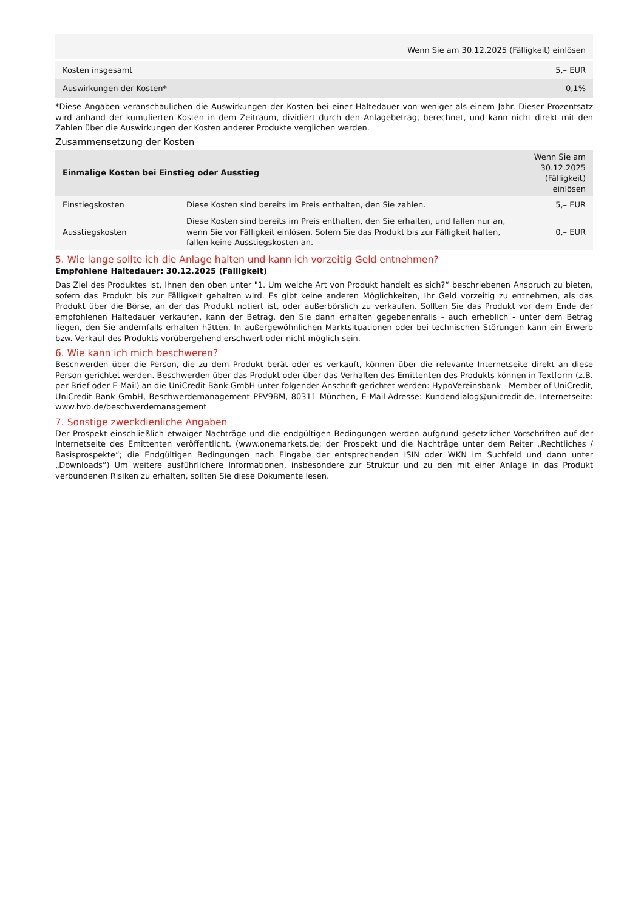| | Wenn Sie am 30.12.2025 (Fälligkeit) einlösen |
| Kosten insgesamt | 5,– EUR |
| Auswirkungen der Kosten* | 0,1% |
*Diese Angaben veranschaulichen die Auswirkungen der Kosten bei einer Haltedauer von weniger als einem Jahr. Dieser Prozentsatz wird anhand der kumulierten Kosten in dem Zeitraum, dividiert durch den Anlagebetrag, berechnet, und kann nicht direkt mit den Zahlen über die Auswirkungen der Kosten anderer Produkte verglichen werden.
Zusammensetzung der Kosten
| Einmalige Kosten bei Einstieg oder Ausstieg | | Wenn Sie am 30.12.2025 (Fälligkeit) einlösen |
| --- | --- | --- |
| Einstiegskosten | Diese Kosten sind bereits im Preis enthalten, den Sie zahlen. | 5,– EUR |
| Ausstiegskosten | Diese Kosten sind bereits im Preis enthalten, den Sie erhalten, und fallen nur an, wenn Sie vor Fälligkeit einlösen. Sofern Sie das Produkt bis zur Fälligkeit halten, fallen keine Ausstiegskosten an. | 0,– EUR |
5. Wie lange sollte ich die Anlage halten und kann ich vorzeitig Geld entnehmen?
Empfohlene Haltedauer: 30.12.2025 (Fälligkeit)
Das Ziel des Produktes ist, Ihnen den oben unter "1. Um welche Art von Produkt handelt es sich?“ beschriebenen Anspruch zu bieten, sofern das Produkt bis zur Fälligkeit gehalten wird. Es gibt keine anderen Möglichkeiten, Ihr Geld vorzeitig zu entnehmen, als das Produkt über die Börse, an der das Produkt notiert ist, oder außerbörslich zu verkaufen. Sollten Sie das Produkt vor dem Ende der empfohlenen Haltedauer verkaufen, kann der Betrag, den Sie dann erhalten gegebenenfalls - auch erheblich - unter dem Betrag liegen, den Sie andernfalls erhalten hätten. In außergewöhnlichen Marktsituationen oder bei technischen Störungen kann ein Erwerb bzw. Verkauf des Produkts vorübergehend erschwert oder nicht möglich sein.
6. Wie kann ich mich beschweren?
Beschwerden über die Person, die zu dem Produkt berät oder es verkauft, können über die relevante Internetseite direkt an diese Person gerichtet werden. Beschwerden über das Produkt oder über das Verhalten des Emittenten des Produkts können in Textform (z.B. per Brief oder E-Mail) an die UniCredit Bank GmbH unter folgender Anschrift gerichtet werden: HypoVereinsbank - Member of UniCredit, UniCredit Bank GmbH, Beschwerdemanagement PPV9BM, 80311 München, E-Mail-Adresse: Kundendialog@unicredit.de, Internetseite: www.hvb.de/beschwerdemanagement
7. Sonstige zweckdienliche Angaben
Der Prospekt einschließlich etwaiger Nachträge und die endgültigen Bedingungen werden aufgrund gesetzlicher Vorschriften auf der Internetseite des Emittenten veröffentlicht. (www.onemarkets.de; der Prospekt und die Nachträge unter dem Reiter „Rechtliches / Basisprospekte“; die Endgültigen Bedingungen nach Eingabe der entsprechenden ISIN oder WKN im Suchfeld und dann unter „Downloads“) Um weitere ausführlichere Informationen, insbesondere zur Struktur und zu den mit einer Anlage in das Produkt verbundenen Risiken zu erhalten, sollten Sie diese Dokumente lesen.